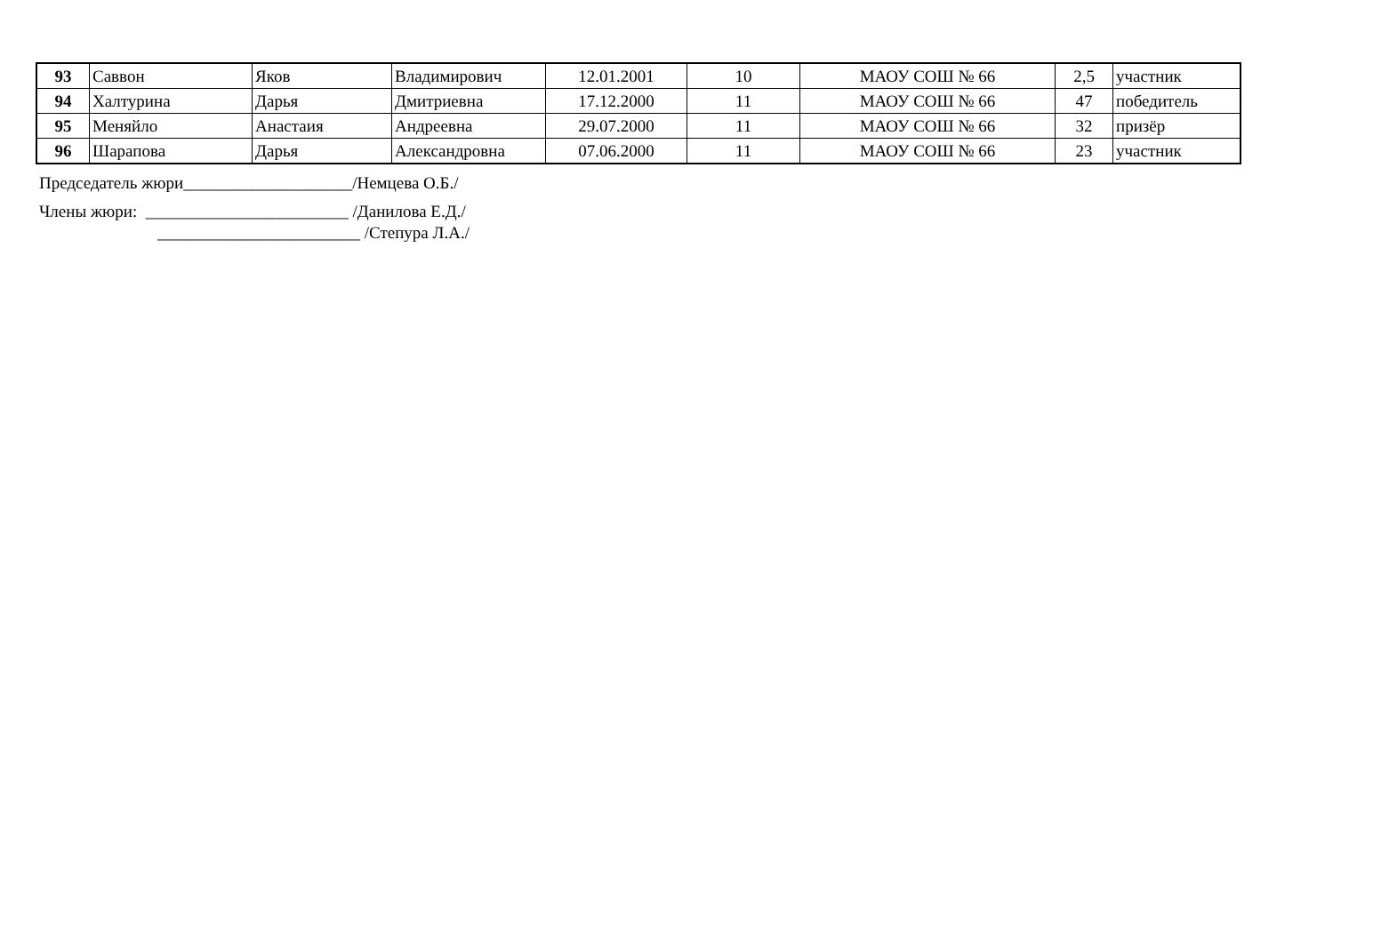| 93 | Саввон | Яков | Владимирович | 12.01.2001 | 10 | МАОУ СОШ № 66 | 2,5 | участник |
| 94 | Халтурина | Дарья | Дмитриевна | 17.12.2000 | 11 | МАОУ СОШ № 66 | 47 | победитель |
| 95 | Меняйло | Анастаия | Андреевна | 29.07.2000 | 11 | МАОУ СОШ № 66 | 32 | призёр |
| 96 | Шарапова | Дарья | Александровна | 07.06.2000 | 11 | МАОУ СОШ № 66 | 23 | участник |
Председатель жюри____________________/Немцева О.Б./
Члены жюри: ________________________ /Данилова Е.Д./
________________________ /Степура Л.А./